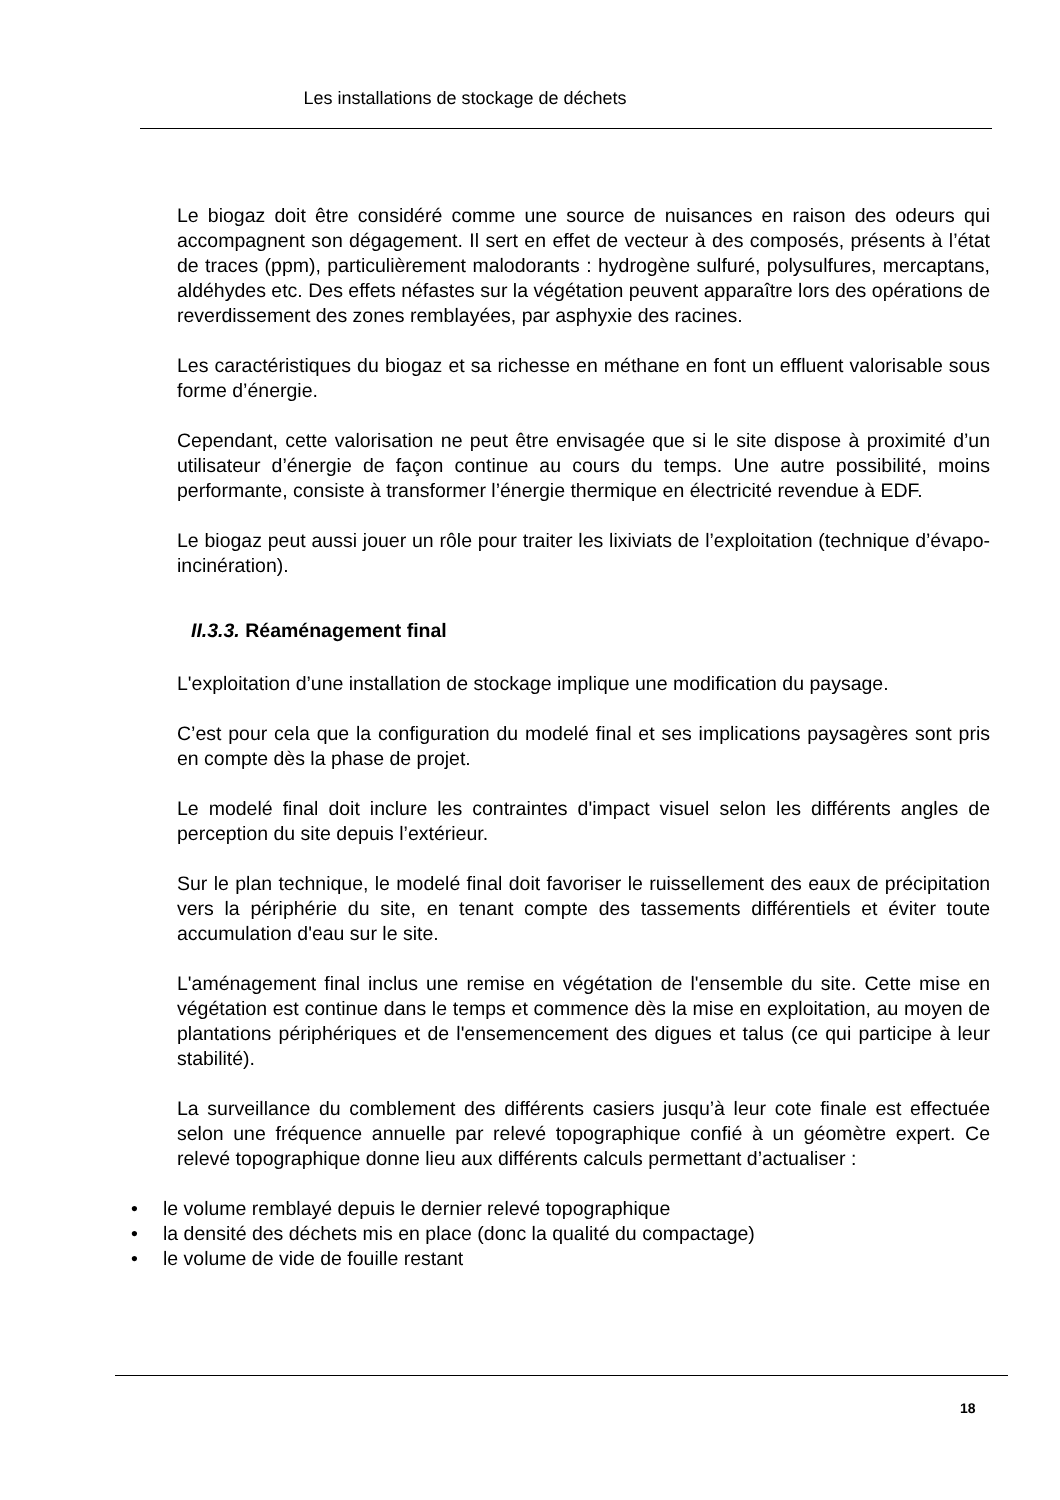Les installations de stockage de déchets
Le biogaz doit être considéré comme une source de nuisances en raison des odeurs qui accompagnent son dégagement. Il sert en effet de vecteur à des composés, présents à l’état de traces (ppm), particulièrement malodorants : hydrogène sulfuré, polysulfures, mercaptans, aldéhydes etc. Des effets néfastes sur la végétation peuvent apparaître lors des opérations de reverdissement des zones remblayées, par asphyxie des racines.
Les caractéristiques du biogaz et sa richesse en méthane en font un effluent valorisable sous forme d’énergie.
Cependant, cette valorisation ne peut être envisagée que si le site dispose à proximité d’un utilisateur d’énergie de façon continue au cours du temps. Une autre possibilité, moins performante, consiste à transformer l’énergie thermique en électricité revendue à EDF.
Le biogaz peut aussi jouer un rôle pour traiter les lixiviats de l’exploitation (technique d’évapo-incinération).
II.3.3. Réaménagement final
L'exploitation d’une installation de stockage implique une modification du paysage.
C’est pour cela que la configuration du modelé final et ses implications paysagères sont pris en compte dès la phase de projet.
Le modelé final doit inclure les contraintes d'impact visuel selon les différents angles de perception du site depuis l’extérieur.
Sur le plan technique, le modelé final doit favoriser le ruissellement des eaux de précipitation vers la périphérie du site, en tenant compte des tassements différentiels et éviter toute accumulation d'eau sur le site.
L'aménagement final inclus une remise en végétation de l'ensemble du site. Cette mise en végétation est continue dans le temps et commence dès la mise en exploitation, au moyen de plantations périphériques et de l'ensemencement des digues et talus (ce qui participe à leur stabilité).
La surveillance du comblement des différents casiers jusqu’à leur cote finale est effectuée selon une fréquence annuelle par relevé topographique confié à un géomètre expert. Ce relevé topographique donne lieu aux différents calculs permettant d’actualiser :
• le volume remblayé depuis le dernier relevé topographique
• la densité des déchets mis en place (donc la qualité du compactage)
• le volume de vide de fouille restant
18